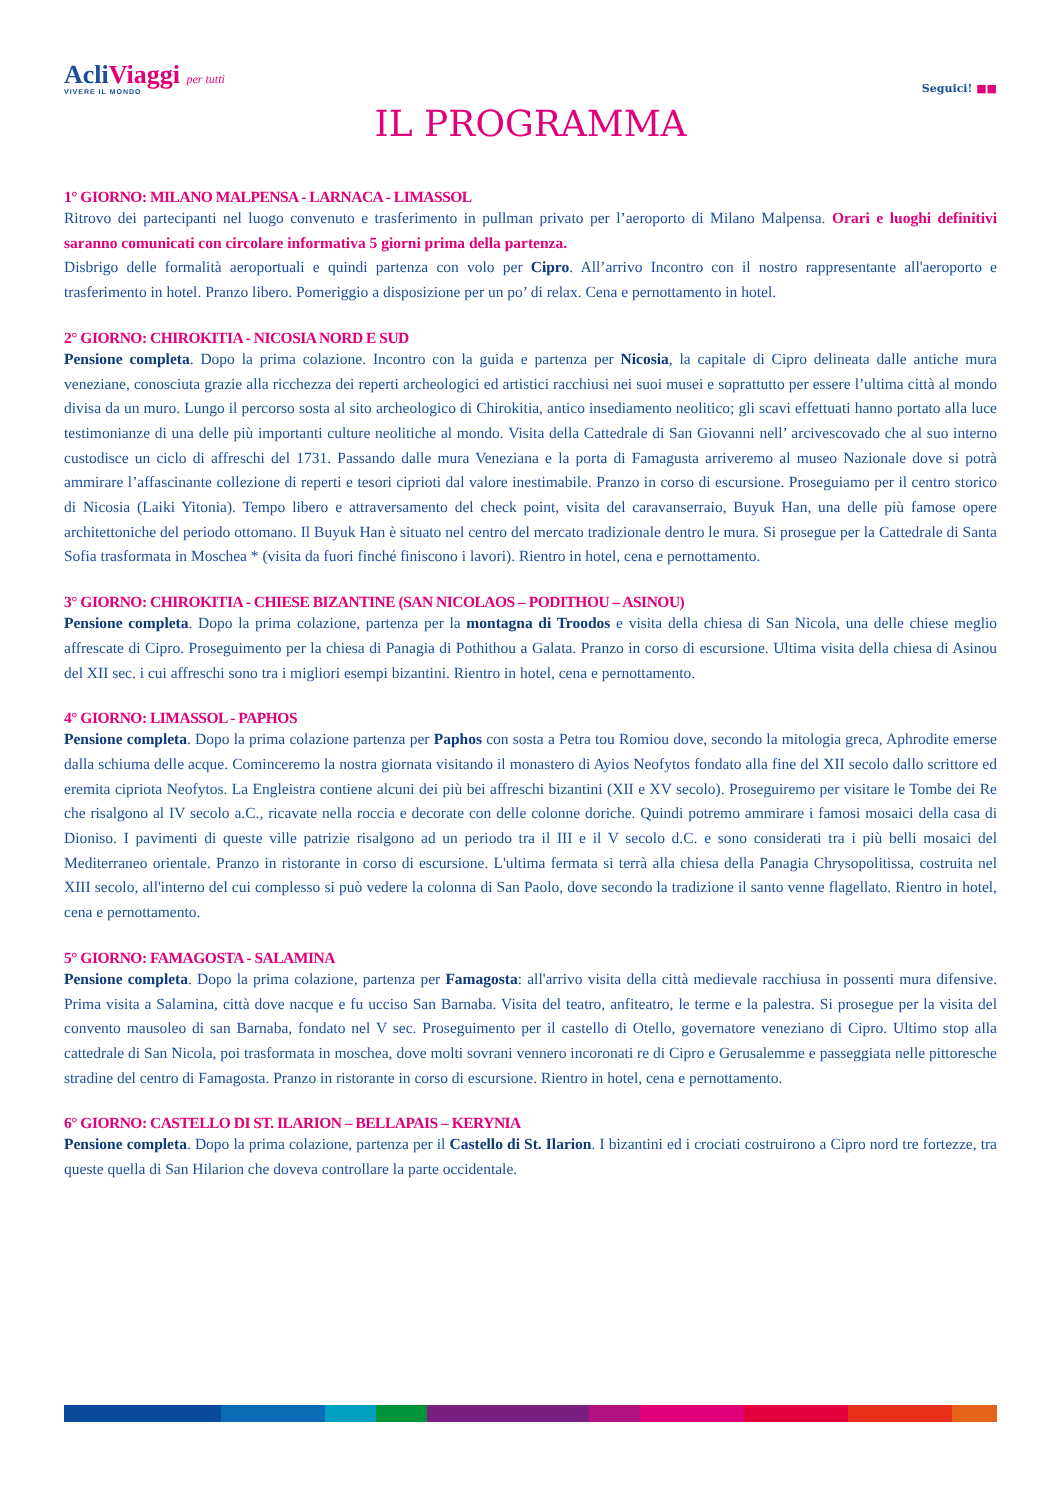AcliViaggi per tutti
VIVERE IL MONDO
Seguici! ■■
IL PROGRAMMA
1° GIORNO: MILANO MALPENSA - LARNACA - LIMASSOL
Ritrovo dei partecipanti nel luogo convenuto e trasferimento in pullman privato per l’aeroporto di Milano Malpensa. Orari e luoghi definitivi saranno comunicati con circolare informativa 5 giorni prima della partenza.
Disbrigo delle formalità aeroportuali e quindi partenza con volo per Cipro. All’arrivo Incontro con il nostro rappresentante all'aeroporto e trasferimento in hotel. Pranzo libero. Pomeriggio a disposizione per un po’ di relax. Cena e pernottamento in hotel.
2° GIORNO: CHIROKITIA - NICOSIA NORD E SUD
Pensione completa. Dopo la prima colazione. Incontro con la guida e partenza per Nicosia, la capitale di Cipro delineata dalle antiche mura veneziane, conosciuta grazie alla ricchezza dei reperti archeologici ed artistici racchiusi nei suoi musei e soprattutto per essere l’ultima città al mondo divisa da un muro. Lungo il percorso sosta al sito archeologico di Chirokitia, antico insediamento neolitico; gli scavi effettuati hanno portato alla luce testimonianze di una delle più importanti culture neolitiche al mondo. Visita della Cattedrale di San Giovanni nell’ arcivescovado che al suo interno custodisce un ciclo di affreschi del 1731. Passando dalle mura Veneziana e la porta di Famagusta arriveremo al museo Nazionale dove si potrà ammirare l’affascinante collezione di reperti e tesori ciprioti dal valore inestimabile. Pranzo in corso di escursione. Proseguiamo per il centro storico di Nicosia (Laiki Yitonia). Tempo libero e attraversamento del check point, visita del caravanserraio, Buyuk Han, una delle più famose opere architettoniche del periodo ottomano. Il Buyuk Han è situato nel centro del mercato tradizionale dentro le mura. Si prosegue per la Cattedrale di Santa Sofia trasformata in Moschea * (visita da fuori finché finiscono i lavori). Rientro in hotel, cena e pernottamento.
3° GIORNO: CHIROKITIA - CHIESE BIZANTINE (SAN NICOLAOS – PODITHOU – ASINOU)
Pensione completa. Dopo la prima colazione, partenza per la montagna di Troodos e visita della chiesa di San Nicola, una delle chiese meglio affrescate di Cipro. Proseguimento per la chiesa di Panagia di Pothithou a Galata. Pranzo in corso di escursione. Ultima visita della chiesa di Asinou del XII sec. i cui affreschi sono tra i migliori esempi bizantini. Rientro in hotel, cena e pernottamento.
4° GIORNO: LIMASSOL - PAPHOS
Pensione completa. Dopo la prima colazione partenza per Paphos con sosta a Petra tou Romiou dove, secondo la mitologia greca, Aphrodite emerse dalla schiuma delle acque. Cominceremo la nostra giornata visitando il monastero di Ayios Neofytos fondato alla fine del XII secolo dallo scrittore ed eremita cipriota Neofytos. La Engleistra contiene alcuni dei più bei affreschi bizantini (XII e XV secolo). Proseguiremo per visitare le Tombe dei Re che risalgono al IV secolo a.C., ricavate nella roccia e decorate con delle colonne doriche. Quindi potremo ammirare i famosi mosaici della casa di Dioniso. I pavimenti di queste ville patrizie risalgono ad un periodo tra il III e il V secolo d.C. e sono considerati tra i più belli mosaici del Mediterraneo orientale. Pranzo in ristorante in corso di escursione. L'ultima fermata si terrà alla chiesa della Panagia Chrysopolitissa, costruita nel XIII secolo, all'interno del cui complesso si può vedere la colonna di San Paolo, dove secondo la tradizione il santo venne flagellato. Rientro in hotel, cena e pernottamento.
5° GIORNO: FAMAGOSTA - SALAMINA
Pensione completa. Dopo la prima colazione, partenza per Famagosta: all'arrivo visita della città medievale racchiusa in possenti mura difensive. Prima visita a Salamina, città dove nacque e fu ucciso San Barnaba. Visita del teatro, anfiteatro, le terme e la palestra. Si prosegue per la visita del convento mausoleo di san Barnaba, fondato nel V sec. Proseguimento per il castello di Otello, governatore veneziano di Cipro. Ultimo stop alla cattedrale di San Nicola, poi trasformata in moschea, dove molti sovrani vennero incoronati re di Cipro e Gerusalemme e passeggiata nelle pittoresche stradine del centro di Famagosta. Pranzo in ristorante in corso di escursione. Rientro in hotel, cena e pernottamento.
6° GIORNO: CASTELLO DI ST. ILARION – BELLAPAIS – KERYNIA
Pensione completa. Dopo la prima colazione, partenza per il Castello di St. Ilarion. I bizantini ed i crociati costruirono a Cipro nord tre fortezze, tra queste quella di San Hilarion che doveva controllare la parte occidentale.